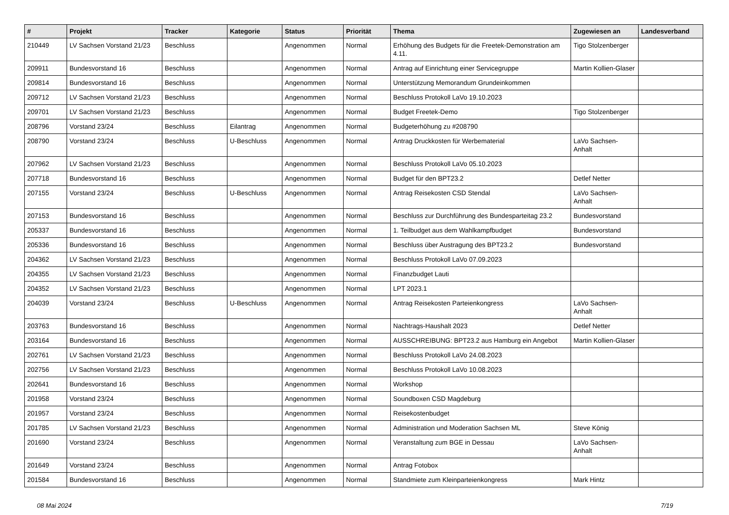| # | Projekt | Tracker | Kategorie | Status | Priorität | Thema | Zugewiesen an | Landesverband |
| --- | --- | --- | --- | --- | --- | --- | --- | --- |
| 210449 | LV Sachsen Vorstand 21/23 | Beschluss | | Angenommen | Normal | Erhöhung des Budgets für die Freetek-Demonstration am 4.11. | Tigo Stolzenberger | |
| 209911 | Bundesvorstand 16 | Beschluss | | Angenommen | Normal | Antrag auf Einrichtung einer Servicegruppe | Martin Kollien-Glaser | |
| 209814 | Bundesvorstand 16 | Beschluss | | Angenommen | Normal | Unterstützung Memorandum Grundeinkommen | | |
| 209712 | LV Sachsen Vorstand 21/23 | Beschluss | | Angenommen | Normal | Beschluss Protokoll LaVo 19.10.2023 | | |
| 209701 | LV Sachsen Vorstand 21/23 | Beschluss | | Angenommen | Normal | Budget Freetek-Demo | Tigo Stolzenberger | |
| 208796 | Vorstand 23/24 | Beschluss | Eilantrag | Angenommen | Normal | Budgeterhöhung zu #208790 | | |
| 208790 | Vorstand 23/24 | Beschluss | U-Beschluss | Angenommen | Normal | Antrag Druckkosten für Werbematerial | LaVo Sachsen-Anhalt | |
| 207962 | LV Sachsen Vorstand 21/23 | Beschluss | | Angenommen | Normal | Beschluss Protokoll LaVo 05.10.2023 | | |
| 207718 | Bundesvorstand 16 | Beschluss | | Angenommen | Normal | Budget für den BPT23.2 | Detlef Netter | |
| 207155 | Vorstand 23/24 | Beschluss | U-Beschluss | Angenommen | Normal | Antrag Reisekosten CSD Stendal | LaVo Sachsen-Anhalt | |
| 207153 | Bundesvorstand 16 | Beschluss | | Angenommen | Normal | Beschluss zur Durchführung des Bundesparteitag 23.2 | Bundesvorstand | |
| 205337 | Bundesvorstand 16 | Beschluss | | Angenommen | Normal | 1. Teilbudget aus dem Wahlkampfbudget | Bundesvorstand | |
| 205336 | Bundesvorstand 16 | Beschluss | | Angenommen | Normal | Beschluss über Austragung des BPT23.2 | Bundesvorstand | |
| 204362 | LV Sachsen Vorstand 21/23 | Beschluss | | Angenommen | Normal | Beschluss Protokoll LaVo 07.09.2023 | | |
| 204355 | LV Sachsen Vorstand 21/23 | Beschluss | | Angenommen | Normal | Finanzbudget Lauti | | |
| 204352 | LV Sachsen Vorstand 21/23 | Beschluss | | Angenommen | Normal | LPT 2023.1 | | |
| 204039 | Vorstand 23/24 | Beschluss | U-Beschluss | Angenommen | Normal | Antrag Reisekosten Parteienkongress | LaVo Sachsen-Anhalt | |
| 203763 | Bundesvorstand 16 | Beschluss | | Angenommen | Normal | Nachtrags-Haushalt 2023 | Detlef Netter | |
| 203164 | Bundesvorstand 16 | Beschluss | | Angenommen | Normal | AUSSCHREIBUNG: BPT23.2 aus Hamburg ein Angebot | Martin Kollien-Glaser | |
| 202761 | LV Sachsen Vorstand 21/23 | Beschluss | | Angenommen | Normal | Beschluss Protokoll LaVo 24.08.2023 | | |
| 202756 | LV Sachsen Vorstand 21/23 | Beschluss | | Angenommen | Normal | Beschluss Protokoll LaVo 10.08.2023 | | |
| 202641 | Bundesvorstand 16 | Beschluss | | Angenommen | Normal | Workshop | | |
| 201958 | Vorstand 23/24 | Beschluss | | Angenommen | Normal | Soundboxen CSD Magdeburg | | |
| 201957 | Vorstand 23/24 | Beschluss | | Angenommen | Normal | Reisekostenbudget | | |
| 201785 | LV Sachsen Vorstand 21/23 | Beschluss | | Angenommen | Normal | Administration und Moderation Sachsen ML | Steve König | |
| 201690 | Vorstand 23/24 | Beschluss | | Angenommen | Normal | Veranstaltung zum BGE in Dessau | LaVo Sachsen-Anhalt | |
| 201649 | Vorstand 23/24 | Beschluss | | Angenommen | Normal | Antrag Fotobox | | |
| 201584 | Bundesvorstand 16 | Beschluss | | Angenommen | Normal | Standmiete zum Kleinparteienkongress | Mark Hintz | |
08 Mai 2024 7/19